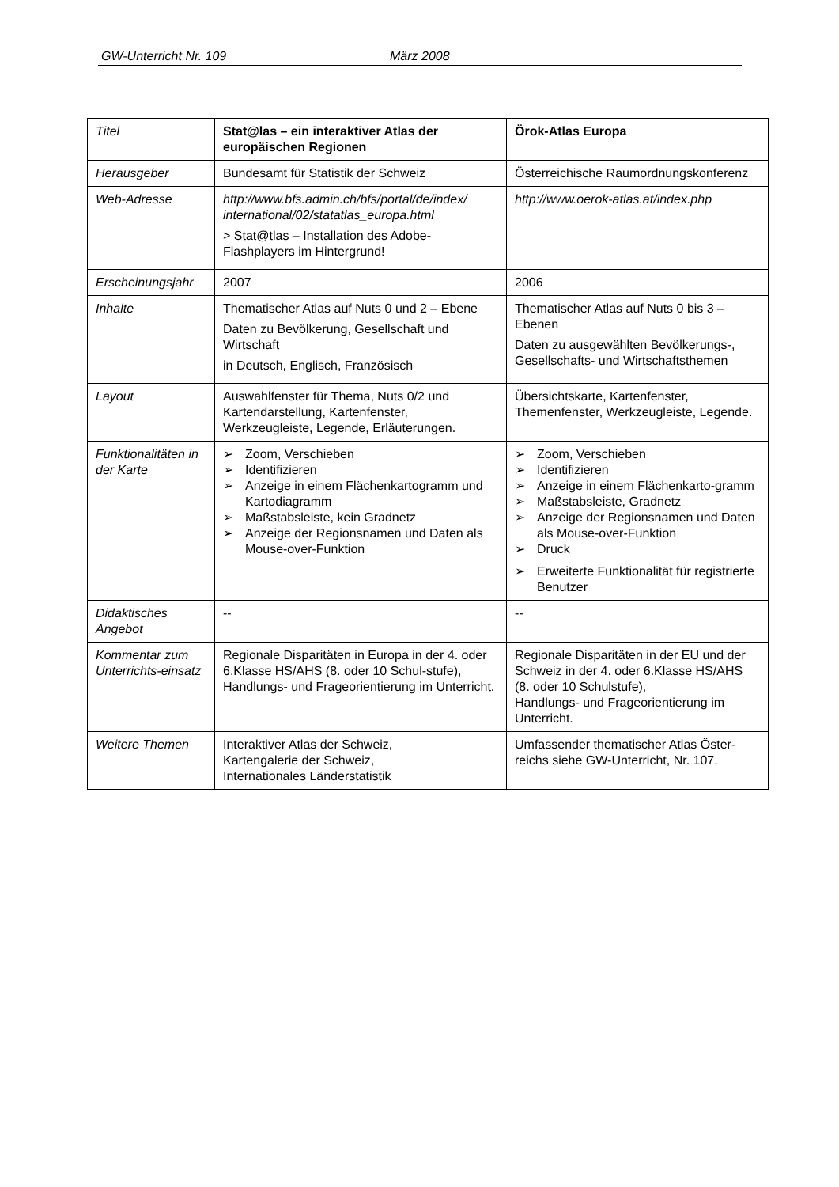GW-Unterricht Nr. 109 März 2008
| Titel | Stat@las – ein interaktiver Atlas der europäischen Regionen | Örok-Atlas Europa |
| Herausgeber | Bundesamt für Statistik der Schweiz | Österreichische Raumordnungskonferenz |
| Web-Adresse | http://www.bfs.admin.ch/bfs/portal/de/index/ international/02/statatlas_europa.html > Stat@tlas – Installation des Adobe-Flashplayers im Hintergrund! | http://www.oerok-atlas.at/index.php |
| Erscheinungsjahr | 2007 | 2006 |
| Inhalte | Thematischer Atlas auf Nuts 0 und 2 – Ebene Daten zu Bevölkerung, Gesellschaft und Wirtschaft in Deutsch, Englisch, Französisch | Thematischer Atlas auf Nuts 0 bis 3 – Ebenen Daten zu ausgewählten Bevölkerungs-, Gesellschafts- und Wirtschaftsthemen |
| Layout | Auswahlfenster für Thema, Nuts 0/2 und Kartendarstellung, Kartenfenster, Werkzeugleiste, Legende, Erläuterungen. | Übersichtskarte, Kartenfenster, Themenfenster, Werkzeugleiste, Legende. |
| Funktionalitäten in der Karte | ➢ Zoom, Verschieben ➢ Identifizieren ➢ Anzeige in einem Flächenkartogramm und Kartodiagramm ➢ Maßstabsleiste, kein Gradnetz ➢ Anzeige der Regionsnamen und Daten als Mouse-over-Funktion | ➢ Zoom, Verschieben ➢ Identifizieren ➢ Anzeige in einem Flächenkarto-gramm ➢ Maßstabsleiste, Gradnetz ➢ Anzeige der Regionsnamen und Daten als Mouse-over-Funktion ➢ Druck ➢ Erweiterte Funktionalität für registrierte Benutzer |
| Didaktisches Angebot | -- | -- |
| Kommentar zum Unterrichts-einsatz | Regionale Disparitäten in Europa in der 4. oder 6.Klasse HS/AHS (8. oder 10 Schul-stufe), Handlungs- und Frageorientierung im Unterricht. | Regionale Disparitäten in der EU und der Schweiz in der 4. oder 6.Klasse HS/AHS (8. oder 10 Schulstufe), Handlungs- und Frageorientierung im Unterricht. |
| Weitere Themen | Interaktiver Atlas der Schweiz, Kartengalerie der Schweiz, Internationales Länderstatistik | Umfassender thematischer Atlas Öster-reichs siehe GW-Unterricht, Nr. 107. |